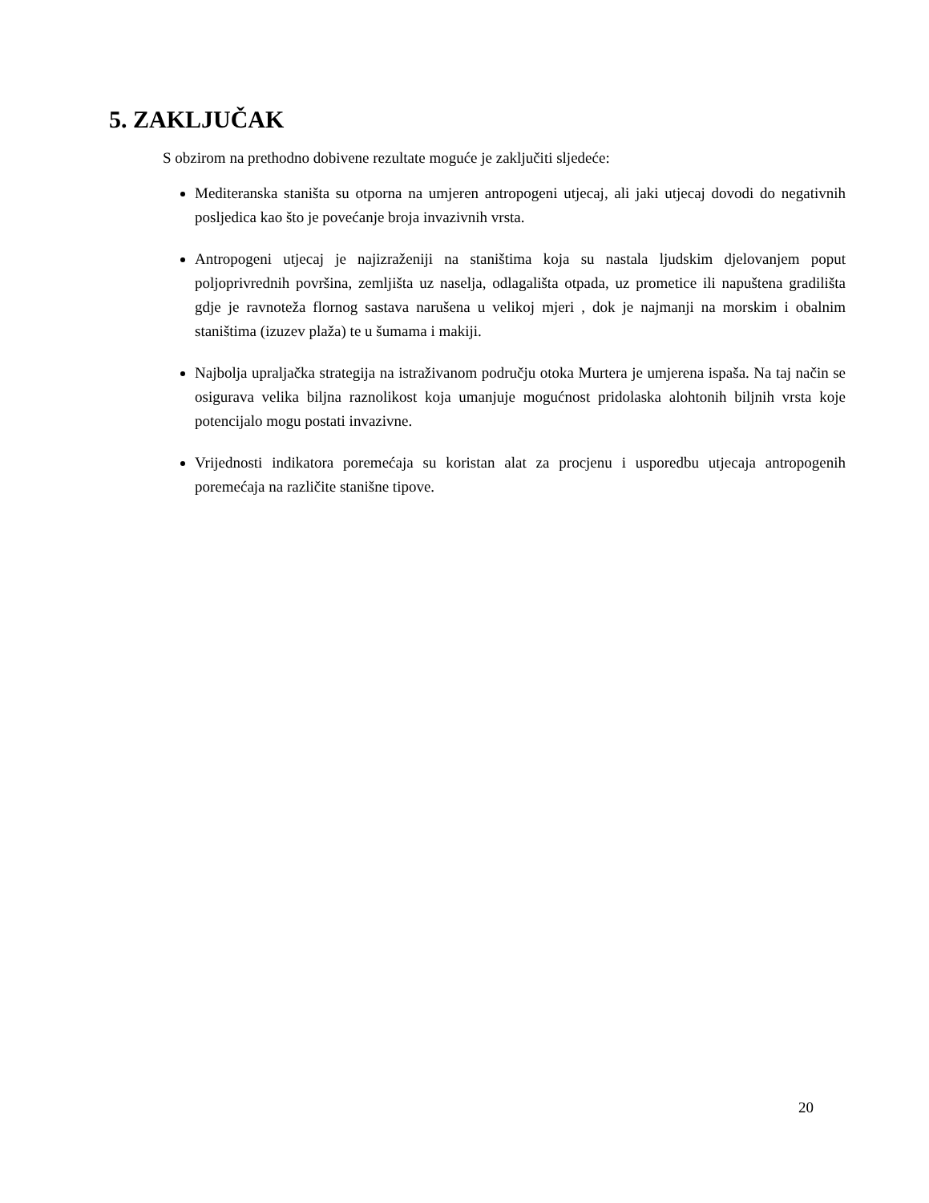5. ZAKLJUČAK
S obzirom na prethodno dobivene rezultate moguće je zaključiti sljedeće:
Mediteranska staništa su otporna na umjeren antropogeni utjecaj, ali jaki utjecaj dovodi do negativnih posljedica kao što je povećanje broja invazivnih vrsta.
Antropogeni utjecaj je najizraženiji na staništima koja su nastala ljudskim djelovanjem poput poljoprivrednih površina, zemljišta uz naselja, odlagališta otpada, uz prometice ili napuštena gradilišta gdje je ravnoteža flornog sastava narušena u velikoj mjeri , dok je najmanji na morskim i obalnim staništima (izuzev plaža) te u šumama i makiji.
Najbolja upraljačka strategija na istraživanom području otoka Murtera je umjerena ispaša. Na taj način se osigurava velika biljna raznolikost koja umanjuje mogućnost pridolaska alohtonih biljnih vrsta koje potencijalo mogu postati invazivne.
Vrijednosti indikatora poremećaja su koristan alat za procjenu i usporedbu utjecaja antropogenih poremećaja na različite stanišne tipove.
20